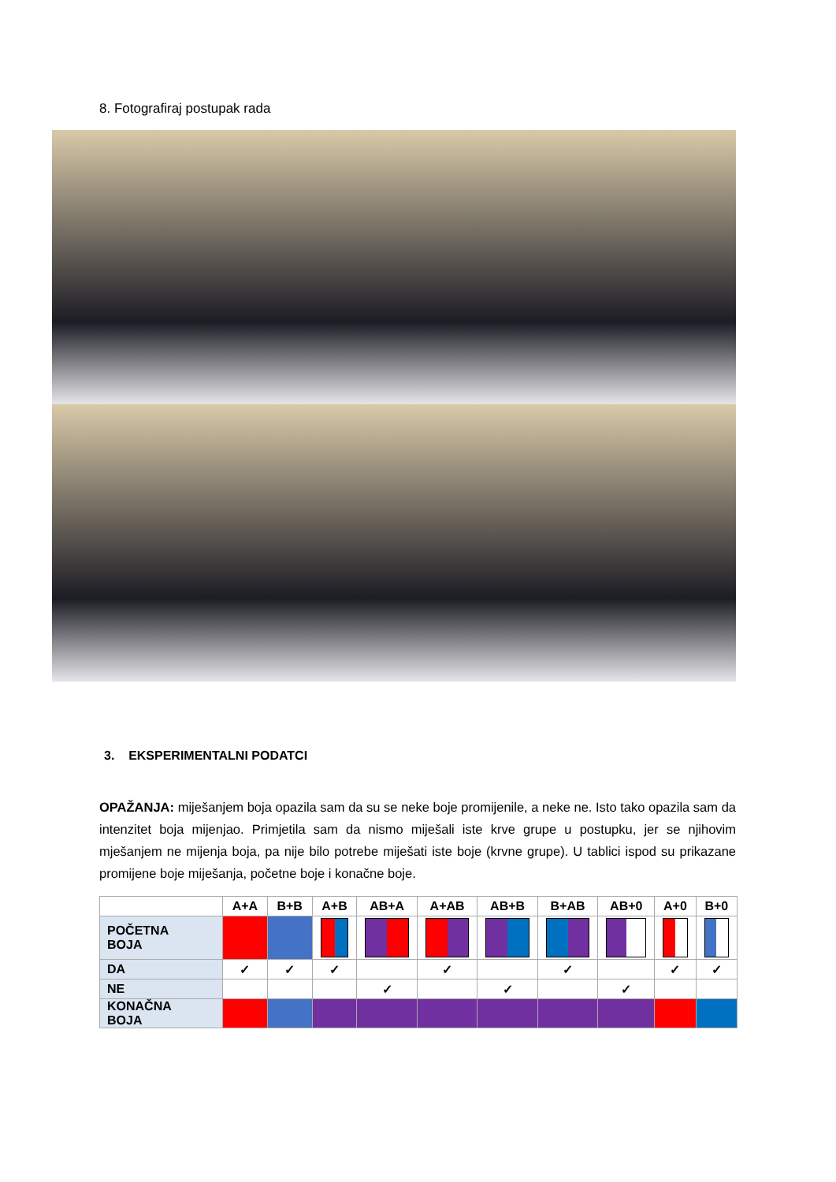8. Fotografiraj postupak rada
3. EKSPERIMENTALNI PODATCI
OPAŽANJA: miješanjem boja opazila sam da su se neke boje promijenile, a neke ne. Isto tako opazila sam da intenzitet boja mijenjao. Primjetila sam da nismo miješali iste krve grupe u postupku, jer se njihovim mješanjem ne mijenja boja, pa nije bilo potrebe miješati iste boje (krvne grupe). U tablici ispod su prikazane promijene boje miješanja, početne boje i konačne boje.
| | A+A | B+B | A+B | AB+A | A+AB | AB+B | B+AB | AB+0 | A+0 | B+0 |
| --- | --- | --- | --- | --- | --- | --- | --- | --- | --- | --- |
| POČETNA BOJA | | | | | | | | | | |
| DA | ✓ | ✓ | ✓ | | ✓ | | ✓ | | ✓ | ✓ |
| NE | | | | ✓ | | ✓ | | ✓ | | |
| KONAČNA BOJA | | | | | | | | | | |